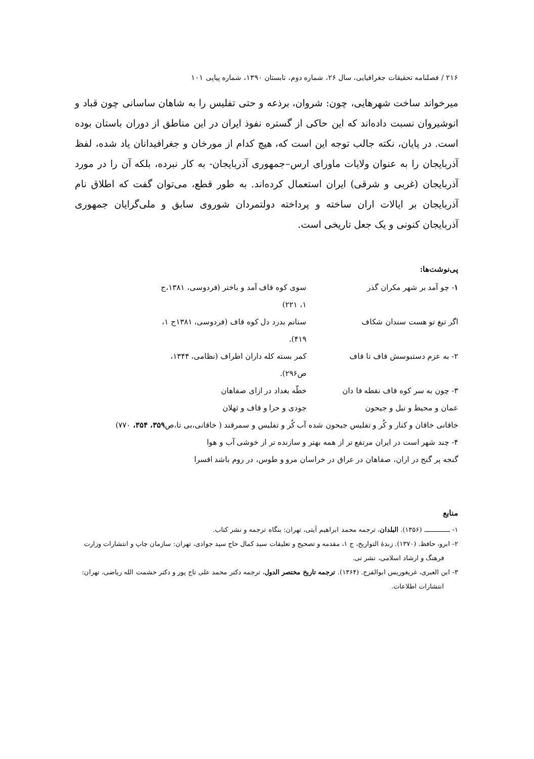۲۱۶ / فصلنامه تحقیقات جغرافیایی، سال ۲۶، شماره دوم، تابستان ۱۳۹۰، شماره پیاپی ۱۰۱
میرخواند ساخت شهرهایی، چون: شروان، برذعه و حتی تفلیس را به شاهان ساسانی چون قباد و انوشیروان نسبت داده‌اند که این حاکی از گستره نفوذ ایران در این مناطق از دوران باستان بوده است. در پایان، نکته جالب توجه این است که، هیچ کدام از مورخان و جغرافیدانان یاد شده، لفظ آذربایجان را به عنوان ولایات ماورای ارس–جمهوری آذربایجان- به کار نبرده، بلکه آن را در مورد آذربایجان (غربی و شرقی) ایران استعمال کرده‌اند. به طور قطع، می‌توان گفت که اطلاق نام آذربایجان بر ایالات اران ساخته و پرداخته دولتمردان شوروی سابق و ملی‌گرایان جمهوری آذربایجان کنونی و یک جعل تاریخی است.
پی‌نوشت‌ها:
۱- چو آمد بر شهر مکران گذر سوی کوه قاف آمد و باختر (فردوسی، ۱۳۸۱،ج ۱، ۲۲۱)
اگر تیغ تو هست سندان شکاف سنانم بدرد دل کوه قاف (فردوسی، ۱۳۸۱ج ۱، ۴۱۹).
۲- به عزم دستبوسش قاف تا قاف کمر بسته کله داران اطراف (نظامی، ۱۳۴۴، ص۲۹۶).
۳- چون به سر کوه قاف نقطه فا دان خطّه بغداد در ازای صفاهان
عمان و محیط و نیل و جیحون جودی و حرا و قاف و ثهلان
خاقانی خاقان و کنار و کُر و تفلیس جیحون شده آب کُر و تفلیس و سمرقند ( خاقانی،بی تا،ص۳۵۹، ۳۵۴، ۷۷۰)
۴- چند شهر است در ایران مرتفع تر از همه بهتر و سازنده تر از خوشی آب و هوا
گنجه پر گنج در اران، صفاهان در عراق در خراسان مرو و طوس، در روم باشد اقسرا
منابع
۱- ــــــــــــ. (۱۳۵۶). البلدان، ترجمه محمد ابراهیم آیتی، تهران: بنگاه ترجمه و نشر کتاب.
۲- ابرو، حافظ. (۱۳۷۰). زبدهٔ التواریخ، ج ۱، مقدمه و تصحیح و تعلیقات سید کمال حاج سید جوادی، تهران: سازمان چاپ و انتشارات وزارت فرهنگ و ارشاد اسلامی، نشر نی.
۳- ابن العبری، غریغوریس ابوالفرج. (۱۳۶۴). ترجمه تاریخ مختصر الدول، ترجمه دکتر محمد علی تاج پور و دکتر حشمت الله ریاضی، تهران: انتشارات اطلاعات.